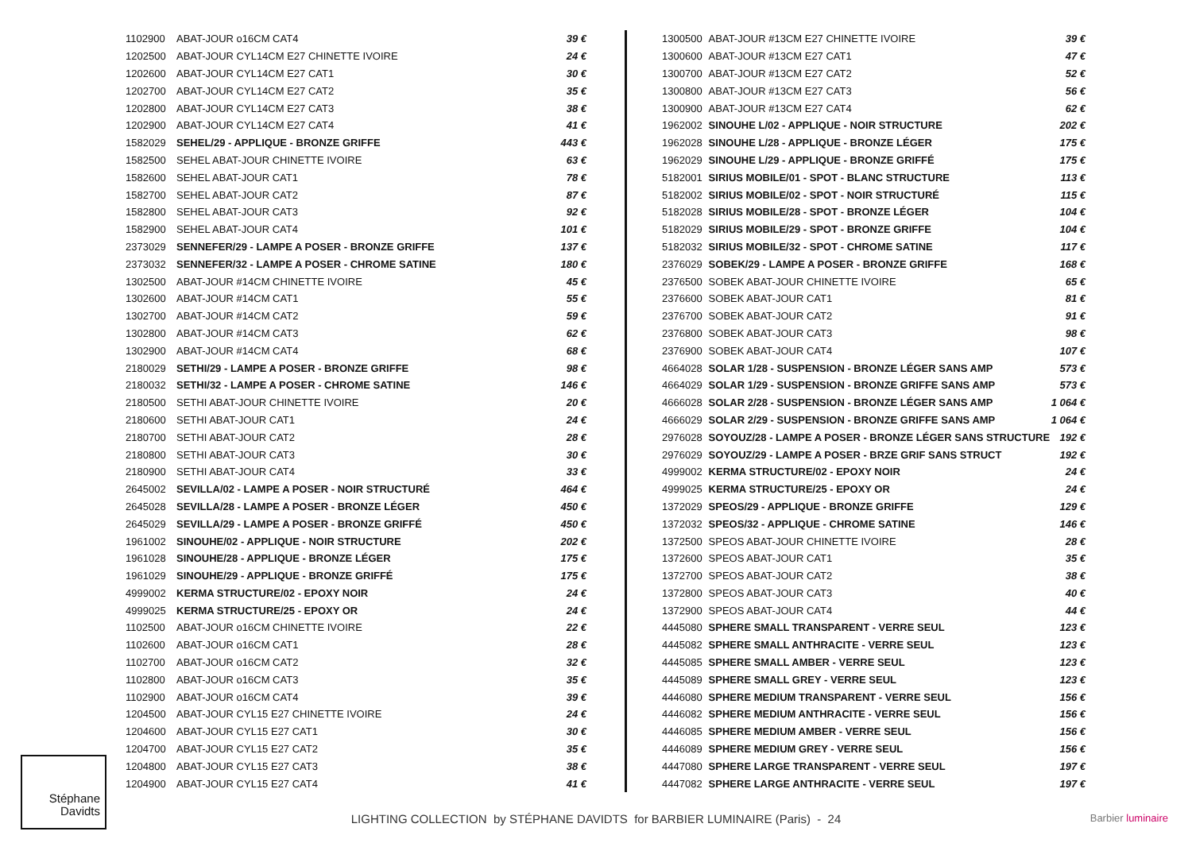| 1102900 | ABAT-JOUR o16CM CAT4 | 39 € |
| 1202500 | ABAT-JOUR CYL14CM E27 CHINETTE IVOIRE | 24 € |
| 1202600 | ABAT-JOUR CYL14CM E27 CAT1 | 30 € |
| 1202700 | ABAT-JOUR CYL14CM E27 CAT2 | 35 € |
| 1202800 | ABAT-JOUR CYL14CM E27 CAT3 | 38 € |
| 1202900 | ABAT-JOUR CYL14CM E27 CAT4 | 41 € |
| 1582029 | SEHEL/29 - APPLIQUE - BRONZE GRIFFE | 443 € |
| 1582500 | SEHEL ABAT-JOUR CHINETTE IVOIRE | 63 € |
| 1582600 | SEHEL ABAT-JOUR CAT1 | 78 € |
| 1582700 | SEHEL ABAT-JOUR CAT2 | 87 € |
| 1582800 | SEHEL ABAT-JOUR CAT3 | 92 € |
| 1582900 | SEHEL ABAT-JOUR CAT4 | 101 € |
| 2373029 | SENNEFER/29 - LAMPE A POSER - BRONZE GRIFFE | 137 € |
| 2373032 | SENNEFER/32 - LAMPE A POSER - CHROME SATINE | 180 € |
| 1302500 | ABAT-JOUR #14CM CHINETTE IVOIRE | 45 € |
| 1302600 | ABAT-JOUR #14CM CAT1 | 55 € |
| 1302700 | ABAT-JOUR #14CM CAT2 | 59 € |
| 1302800 | ABAT-JOUR #14CM CAT3 | 62 € |
| 1302900 | ABAT-JOUR #14CM CAT4 | 68 € |
| 2180029 | SETHI/29 - LAMPE A POSER - BRONZE GRIFFE | 98 € |
| 2180032 | SETHI/32 - LAMPE A POSER - CHROME SATINE | 146 € |
| 2180500 | SETHI ABAT-JOUR CHINETTE IVOIRE | 20 € |
| 2180600 | SETHI ABAT-JOUR CAT1 | 24 € |
| 2180700 | SETHI ABAT-JOUR CAT2 | 28 € |
| 2180800 | SETHI ABAT-JOUR CAT3 | 30 € |
| 2180900 | SETHI ABAT-JOUR CAT4 | 33 € |
| 2645002 | SEVILLA/02 - LAMPE A POSER - NOIR STRUCTURÉ | 464 € |
| 2645028 | SEVILLA/28 - LAMPE A POSER - BRONZE LÉGER | 450 € |
| 2645029 | SEVILLA/29 - LAMPE A POSER - BRONZE GRIFFÉ | 450 € |
| 1961002 | SINOUHE/02 - APPLIQUE - NOIR STRUCTURE | 202 € |
| 1961028 | SINOUHE/28 - APPLIQUE - BRONZE LÉGER | 175 € |
| 1961029 | SINOUHE/29 - APPLIQUE - BRONZE GRIFFÉ | 175 € |
| 4999002 | KERMA STRUCTURE/02 - EPOXY NOIR | 24 € |
| 4999025 | KERMA STRUCTURE/25 - EPOXY OR | 24 € |
| 1102500 | ABAT-JOUR o16CM CHINETTE IVOIRE | 22 € |
| 1102600 | ABAT-JOUR o16CM CAT1 | 28 € |
| 1102700 | ABAT-JOUR o16CM CAT2 | 32 € |
| 1102800 | ABAT-JOUR o16CM CAT3 | 35 € |
| 1102900 | ABAT-JOUR o16CM CAT4 | 39 € |
| 1204500 | ABAT-JOUR CYL15 E27 CHINETTE IVOIRE | 24 € |
| 1204600 | ABAT-JOUR CYL15 E27 CAT1 | 30 € |
| 1204700 | ABAT-JOUR CYL15 E27 CAT2 | 35 € |
| 1204800 | ABAT-JOUR CYL15 E27 CAT3 | 38 € |
| 1204900 | ABAT-JOUR CYL15 E27 CAT4 | 41 € |
| 1300500 | ABAT-JOUR #13CM E27 CHINETTE IVOIRE | 39 € |
| 1300600 | ABAT-JOUR #13CM E27 CAT1 | 47 € |
| 1300700 | ABAT-JOUR #13CM E27 CAT2 | 52 € |
| 1300800 | ABAT-JOUR #13CM E27 CAT3 | 56 € |
| 1300900 | ABAT-JOUR #13CM E27 CAT4 | 62 € |
| 1962002 | SINOUHE L/02 - APPLIQUE - NOIR STRUCTURE | 202 € |
| 1962028 | SINOUHE L/28 - APPLIQUE - BRONZE LÉGER | 175 € |
| 1962029 | SINOUHE L/29 - APPLIQUE - BRONZE GRIFFÉ | 175 € |
| 5182001 | SIRIUS MOBILE/01 - SPOT - BLANC STRUCTURE | 113 € |
| 5182002 | SIRIUS MOBILE/02 - SPOT - NOIR STRUCTURÉ | 115 € |
| 5182028 | SIRIUS MOBILE/28 - SPOT - BRONZE LÉGER | 104 € |
| 5182029 | SIRIUS MOBILE/29 - SPOT - BRONZE GRIFFE | 104 € |
| 5182032 | SIRIUS MOBILE/32 - SPOT - CHROME SATINE | 117 € |
| 2376029 | SOBEK/29 - LAMPE A POSER - BRONZE GRIFFE | 168 € |
| 2376500 | SOBEK ABAT-JOUR CHINETTE IVOIRE | 65 € |
| 2376600 | SOBEK ABAT-JOUR CAT1 | 81 € |
| 2376700 | SOBEK ABAT-JOUR CAT2 | 91 € |
| 2376800 | SOBEK ABAT-JOUR CAT3 | 98 € |
| 2376900 | SOBEK ABAT-JOUR CAT4 | 107 € |
| 4664028 | SOLAR 1/28 - SUSPENSION - BRONZE LÉGER SANS AMP | 573 € |
| 4664029 | SOLAR 1/29 - SUSPENSION - BRONZE GRIFFE SANS AMP | 573 € |
| 4666028 | SOLAR 2/28 - SUSPENSION - BRONZE LÉGER SANS AMP | 1 064 € |
| 4666029 | SOLAR 2/29 - SUSPENSION - BRONZE GRIFFE SANS AMP | 1 064 € |
| 2976028 | SOYOUZ/28 - LAMPE A POSER - BRONZE LÉGER SANS STRUCTURE | 192 € |
| 2976029 | SOYOUZ/29 - LAMPE A POSER - BRZE GRIF SANS STRUCT | 192 € |
| 4999002 | KERMA STRUCTURE/02 - EPOXY NOIR | 24 € |
| 4999025 | KERMA STRUCTURE/25 - EPOXY OR | 24 € |
| 1372029 | SPEOS/29 - APPLIQUE - BRONZE GRIFFE | 129 € |
| 1372032 | SPEOS/32 - APPLIQUE - CHROME SATINE | 146 € |
| 1372500 | SPEOS ABAT-JOUR CHINETTE IVOIRE | 28 € |
| 1372600 | SPEOS ABAT-JOUR CAT1 | 35 € |
| 1372700 | SPEOS ABAT-JOUR CAT2 | 38 € |
| 1372800 | SPEOS ABAT-JOUR CAT3 | 40 € |
| 1372900 | SPEOS ABAT-JOUR CAT4 | 44 € |
| 4445080 | SPHERE SMALL TRANSPARENT - VERRE SEUL | 123 € |
| 4445082 | SPHERE SMALL ANTHRACITE - VERRE SEUL | 123 € |
| 4445085 | SPHERE SMALL AMBER - VERRE SEUL | 123 € |
| 4445089 | SPHERE SMALL GREY - VERRE SEUL | 123 € |
| 4446080 | SPHERE MEDIUM TRANSPARENT - VERRE SEUL | 156 € |
| 4446082 | SPHERE MEDIUM ANTHRACITE - VERRE SEUL | 156 € |
| 4446085 | SPHERE MEDIUM AMBER - VERRE SEUL | 156 € |
| 4446089 | SPHERE MEDIUM GREY - VERRE SEUL | 156 € |
| 4447080 | SPHERE LARGE TRANSPARENT - VERRE SEUL | 197 € |
| 4447082 | SPHERE LARGE ANTHRACITE - VERRE SEUL | 197 € |
Stéphane
Davidts
LIGHTING COLLECTION by STÉPHANE DAVIDTS for BARBIER LUMINAIRE (Paris) - 24 Barbier luminaire